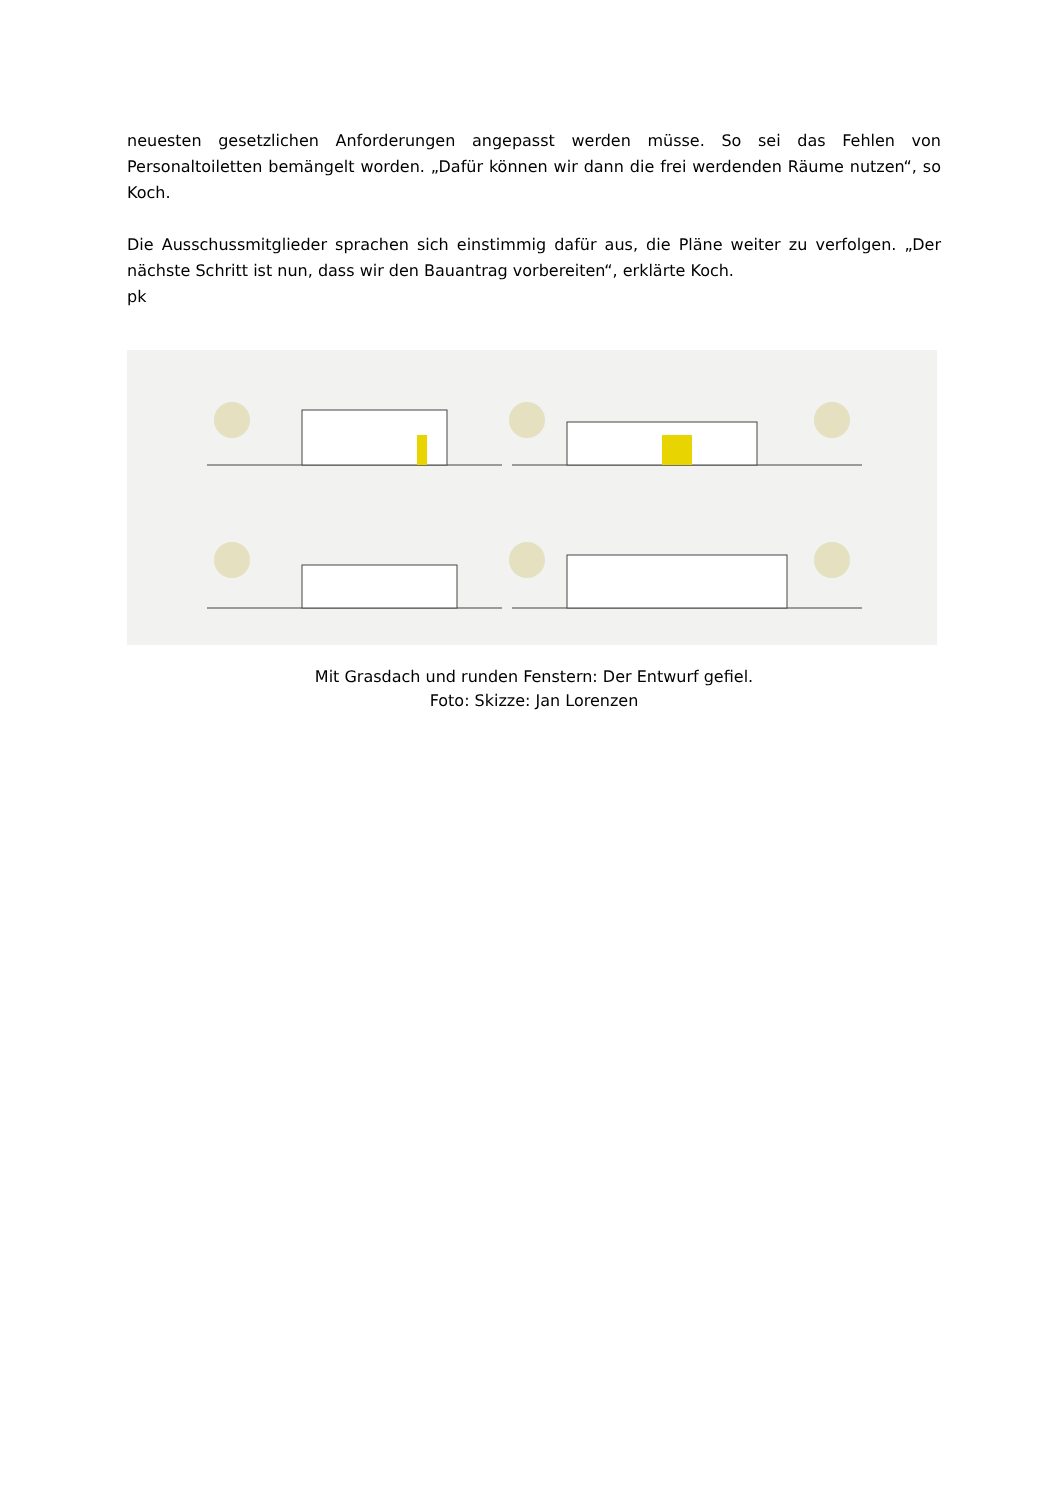neuesten gesetzlichen Anforderungen angepasst werden müsse. So sei das Fehlen von Personaltoiletten bemängelt worden. „Dafür können wir dann die frei werdenden Räume nutzen“, so Koch.
Die Ausschussmitglieder sprachen sich einstimmig dafür aus, die Pläne weiter zu verfolgen. „Der nächste Schritt ist nun, dass wir den Bauantrag vorbereiten“, erklärte Koch.
pk
Mit Grasdach und runden Fenstern: Der Entwurf gefiel.
Foto: Skizze: Jan Lorenzen